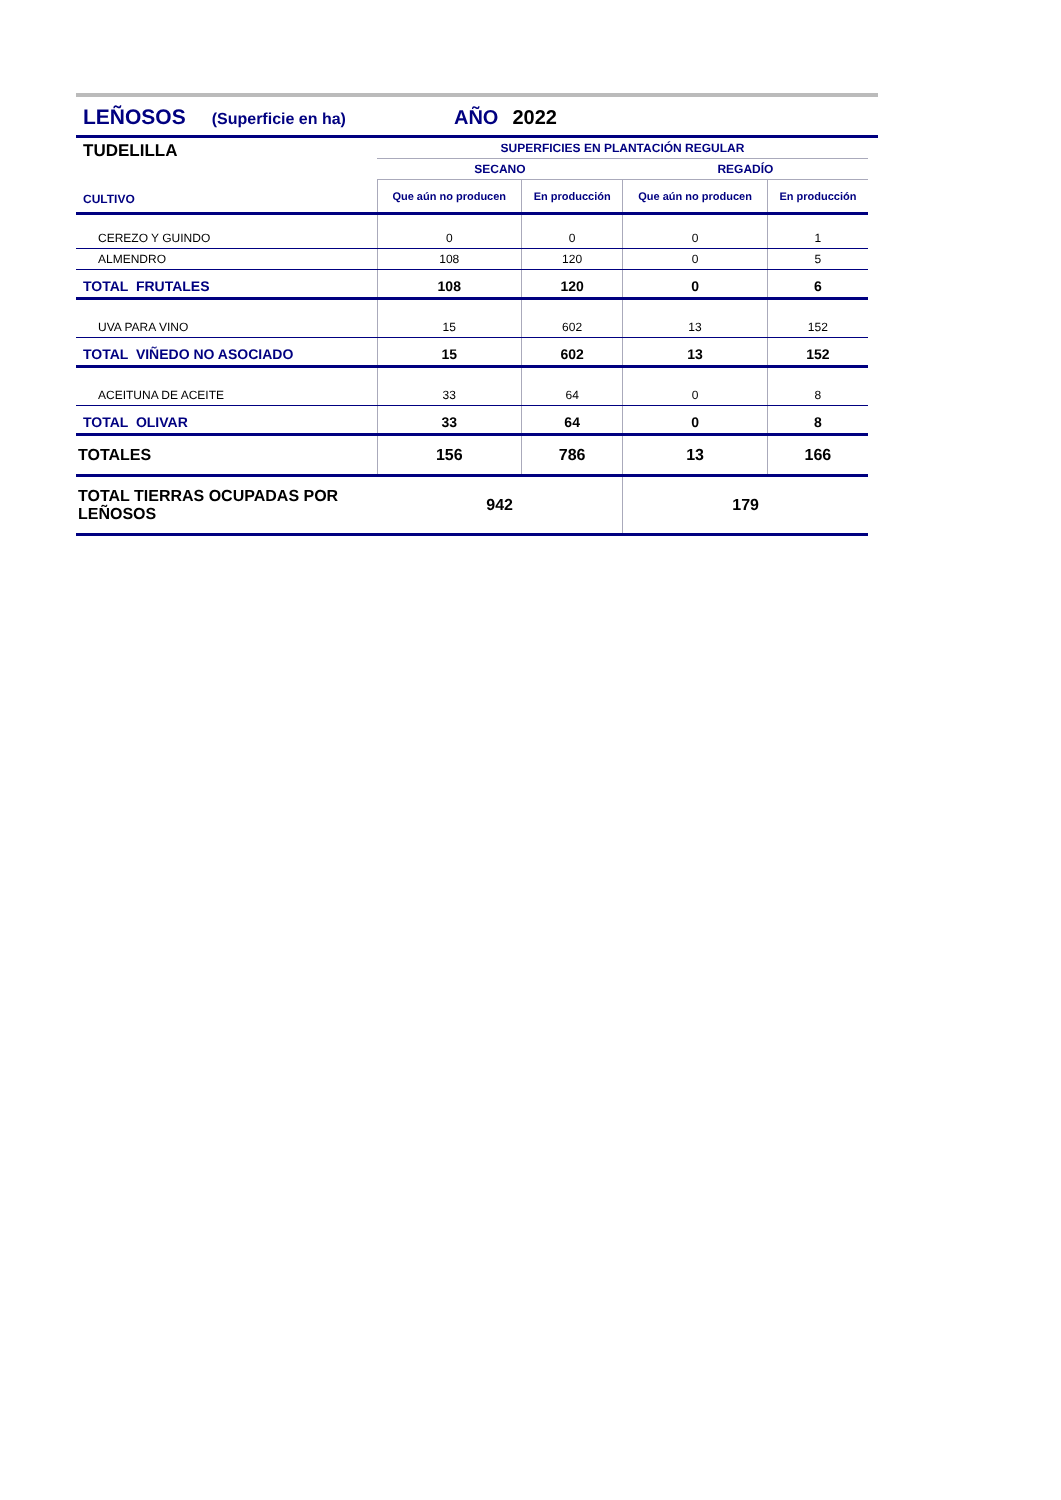LEÑOSOS (Superficie en ha) AÑO 2022
| TUDELILLA | SUPERFICIES EN PLANTACIÓN REGULAR | | | |
| | SECANO | | REGADÍO | |
| CULTIVO | Que aún no producen | En producción | Que aún no producen | En producción |
| CEREZO Y GUINDO | 0 | 0 | 0 | 1 |
| ALMENDRO | 108 | 120 | 0 | 5 |
| TOTAL FRUTALES | 108 | 120 | 0 | 6 |
| UVA PARA VINO | 15 | 602 | 13 | 152 |
| TOTAL VIÑEDO NO ASOCIADO | 15 | 602 | 13 | 152 |
| ACEITUNA DE ACEITE | 33 | 64 | 0 | 8 |
| TOTAL OLIVAR | 33 | 64 | 0 | 8 |
| TOTALES | 156 | 786 | 13 | 166 |
| TOTAL TIERRAS OCUPADAS POR LEÑOSOS | 942 | | 179 | |